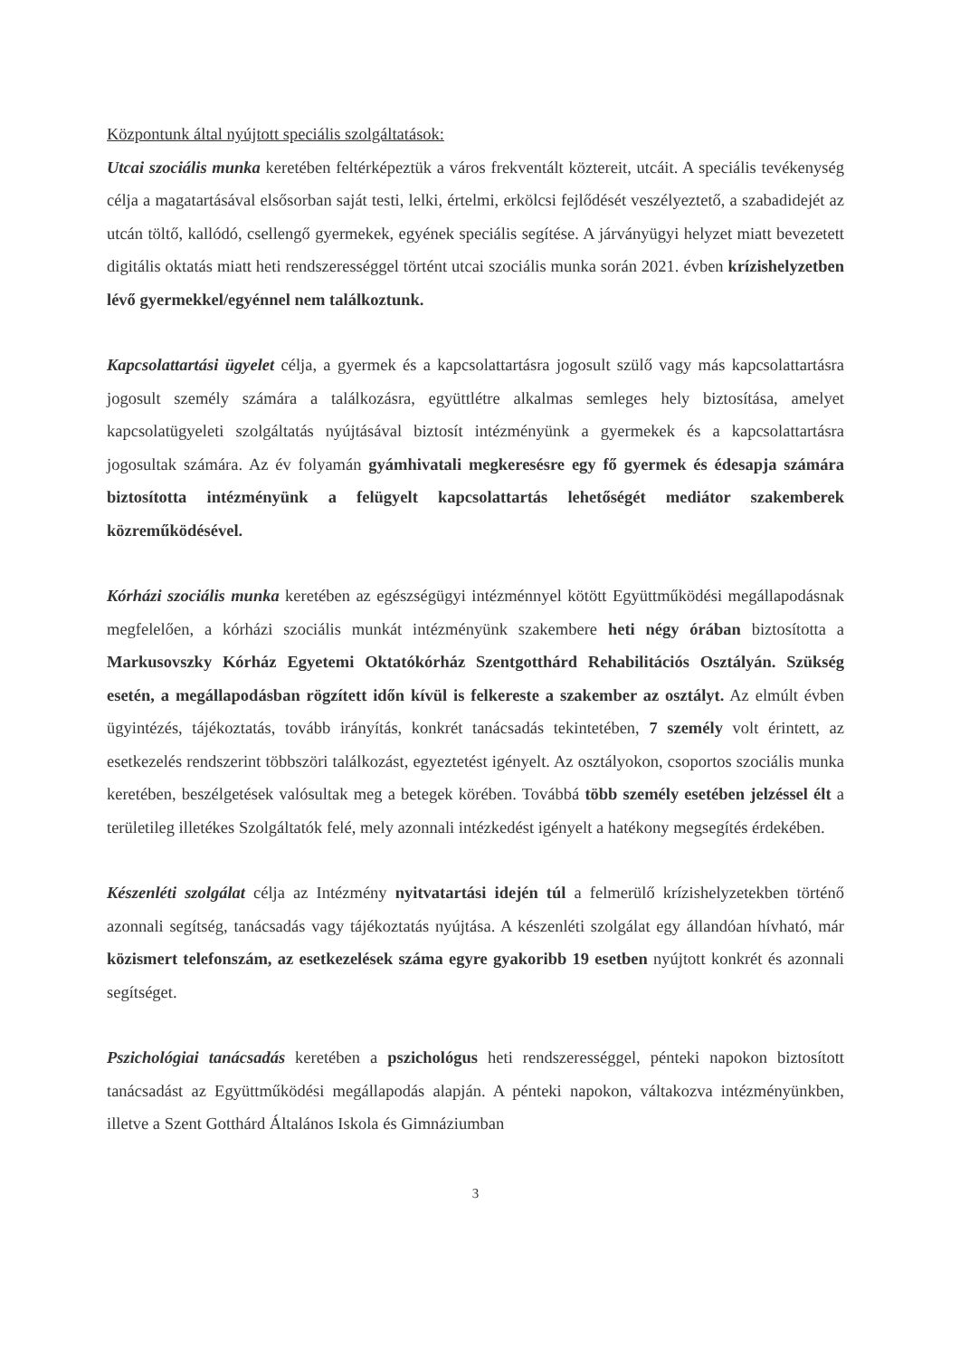Központunk által nyújtott speciális szolgáltatások:
Utcai szociális munka keretében feltérképeztük a város frekventált köztereit, utcáit. A speciális tevékenység célja a magatartásával elsősorban saját testi, lelki, értelmi, erkölcsi fejlődését veszélyeztető, a szabadidejét az utcán töltő, kallódó, csellengő gyermekek, egyének speciális segítése. A járványügyi helyzet miatt bevezetett digitális oktatás miatt heti rendszerességgel történt utcai szociális munka során 2021. évben krízishelyzetben lévő gyermekkel/egyénnel nem találkoztunk.
Kapcsolattartási ügyelet célja, a gyermek és a kapcsolattartásra jogosult szülő vagy más kapcsolattartásra jogosult személy számára a találkozásra, együttlétre alkalmas semleges hely biztosítása, amelyet kapcsolatügyeleti szolgáltatás nyújtásával biztosít intézményünk a gyermekek és a kapcsolattartásra jogosultak számára. Az év folyamán gyámhivatali megkeresésre egy fő gyermek és édesapja számára biztosította intézményünk a felügyelt kapcsolattartás lehetőségét mediátor szakemberek közreműködésével.
Kórházi szociális munka keretében az egészségügyi intézménnyel kötött Együttműködési megállapodásnak megfelelően, a kórházi szociális munkát intézményünk szakembere heti négy órában biztosította a Markusovszky Kórház Egyetemi Oktatókórház Szentgotthárd Rehabilitációs Osztályán. Szükség esetén, a megállapodásban rögzített időn kívül is felkereste a szakember az osztályt. Az elmúlt évben ügyintézés, tájékoztatás, tovább irányítás, konkrét tanácsadás tekintetében, 7 személy volt érintett, az esetkezelés rendszerint többszöri találkozást, egyeztetést igényelt. Az osztályokon, csoportos szociális munka keretében, beszélgetések valósultak meg a betegek körében. Továbbá több személy esetében jelzéssel élt a területileg illetékes Szolgáltatók felé, mely azonnali intézkedést igényelt a hatékony megsegítés érdekében.
Készenléti szolgálat célja az Intézmény nyitvatartási idején túl a felmerülő krízishelyzetekben történő azonnali segítség, tanácsadás vagy tájékoztatás nyújtása. A készenléti szolgálat egy állandóan hívható, már közismert telefonszám, az esetkezelések száma egyre gyakoribb 19 esetben nyújtott konkrét és azonnali segítséget.
Pszichológiai tanácsadás keretében a pszichológus heti rendszerességgel, pénteki napokon biztosított tanácsadást az Együttműködési megállapodás alapján. A pénteki napokon, váltakozva intézményünkben, illetve a Szent Gotthárd Általános Iskola és Gimnáziumban
3